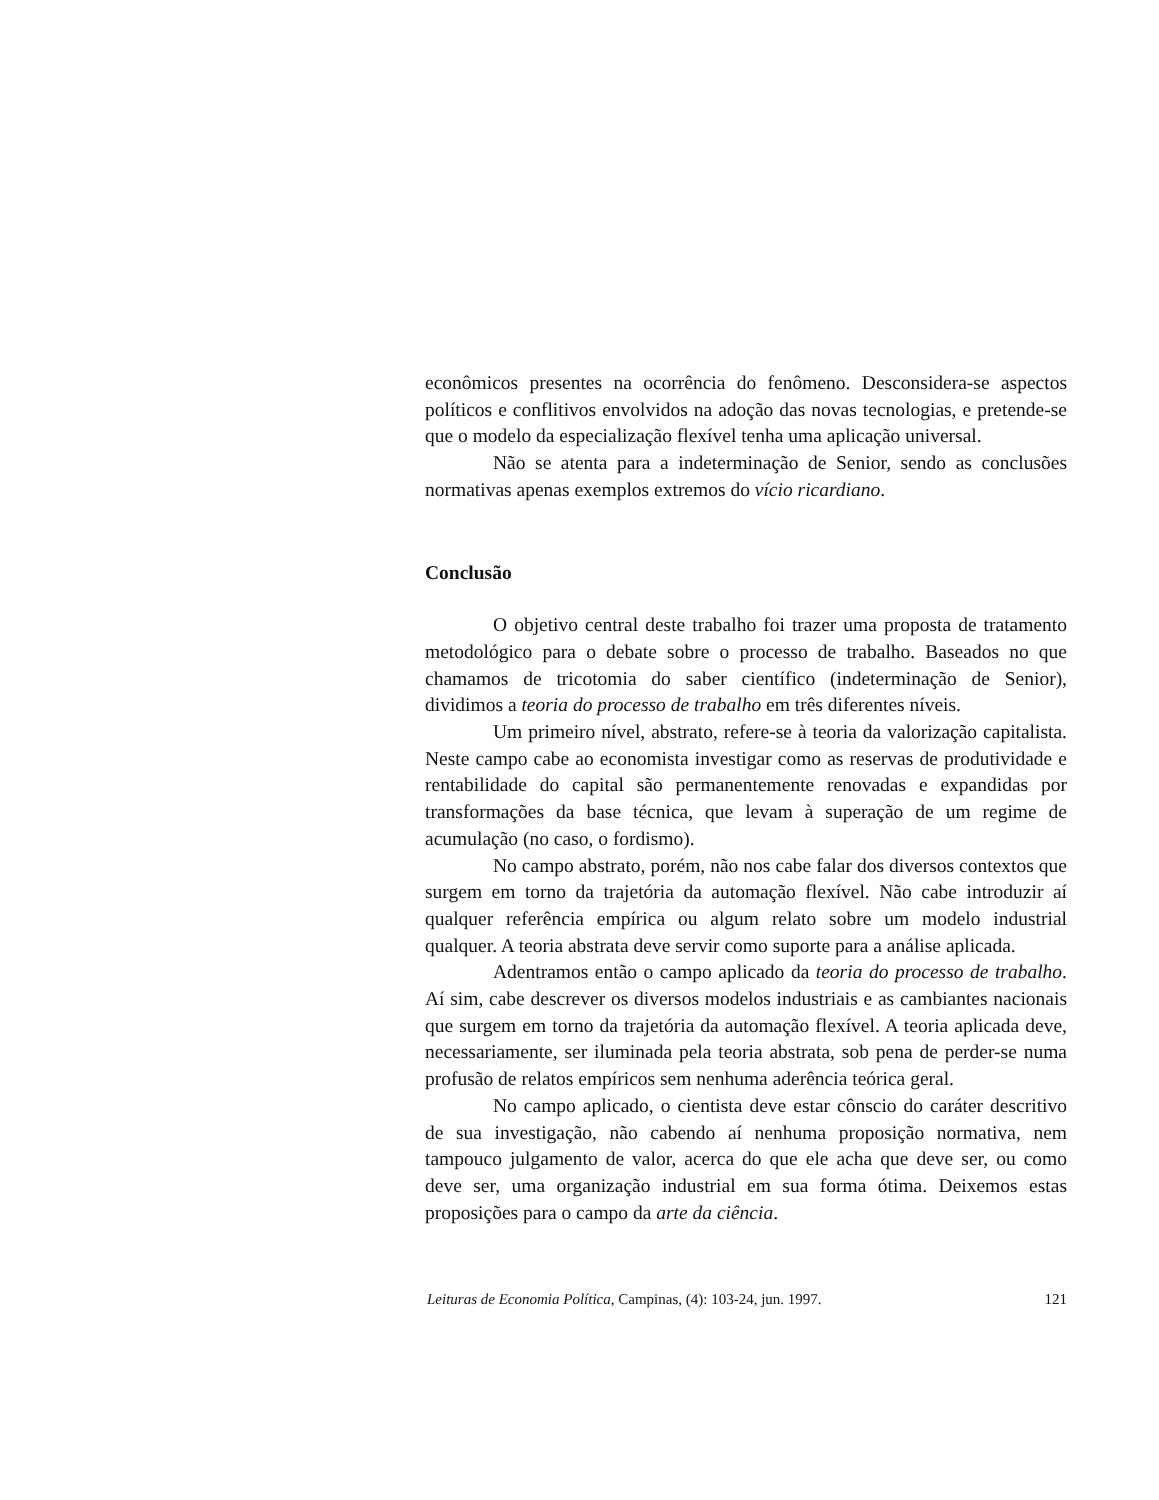econômicos presentes na ocorrência do fenômeno. Desconsidera-se aspectos políticos e conflitivos envolvidos na adoção das novas tecnologias, e pretende-se que o modelo da especialização flexível tenha uma aplicação universal.
Não se atenta para a indeterminação de Senior, sendo as conclusões normativas apenas exemplos extremos do vício ricardiano.
Conclusão
O objetivo central deste trabalho foi trazer uma proposta de tratamento metodológico para o debate sobre o processo de trabalho. Baseados no que chamamos de tricotomia do saber científico (indeterminação de Senior), dividimos a teoria do processo de trabalho em três diferentes níveis.
Um primeiro nível, abstrato, refere-se à teoria da valorização capitalista. Neste campo cabe ao economista investigar como as reservas de produtividade e rentabilidade do capital são permanentemente renovadas e expandidas por transformações da base técnica, que levam à superação de um regime de acumulação (no caso, o fordismo).
No campo abstrato, porém, não nos cabe falar dos diversos contextos que surgem em torno da trajetória da automação flexível. Não cabe introduzir aí qualquer referência empírica ou algum relato sobre um modelo industrial qualquer. A teoria abstrata deve servir como suporte para a análise aplicada.
Adentramos então o campo aplicado da teoria do processo de trabalho. Aí sim, cabe descrever os diversos modelos industriais e as cambiantes nacionais que surgem em torno da trajetória da automação flexível. A teoria aplicada deve, necessariamente, ser iluminada pela teoria abstrata, sob pena de perder-se numa profusão de relatos empíricos sem nenhuma aderência teórica geral.
No campo aplicado, o cientista deve estar cônscio do caráter descritivo de sua investigação, não cabendo aí nenhuma proposição normativa, nem tampouco julgamento de valor, acerca do que ele acha que deve ser, ou como deve ser, uma organização industrial em sua forma ótima. Deixemos estas proposições para o campo da arte da ciência.
Leituras de Economia Política, Campinas, (4): 103-24, jun. 1997. 121